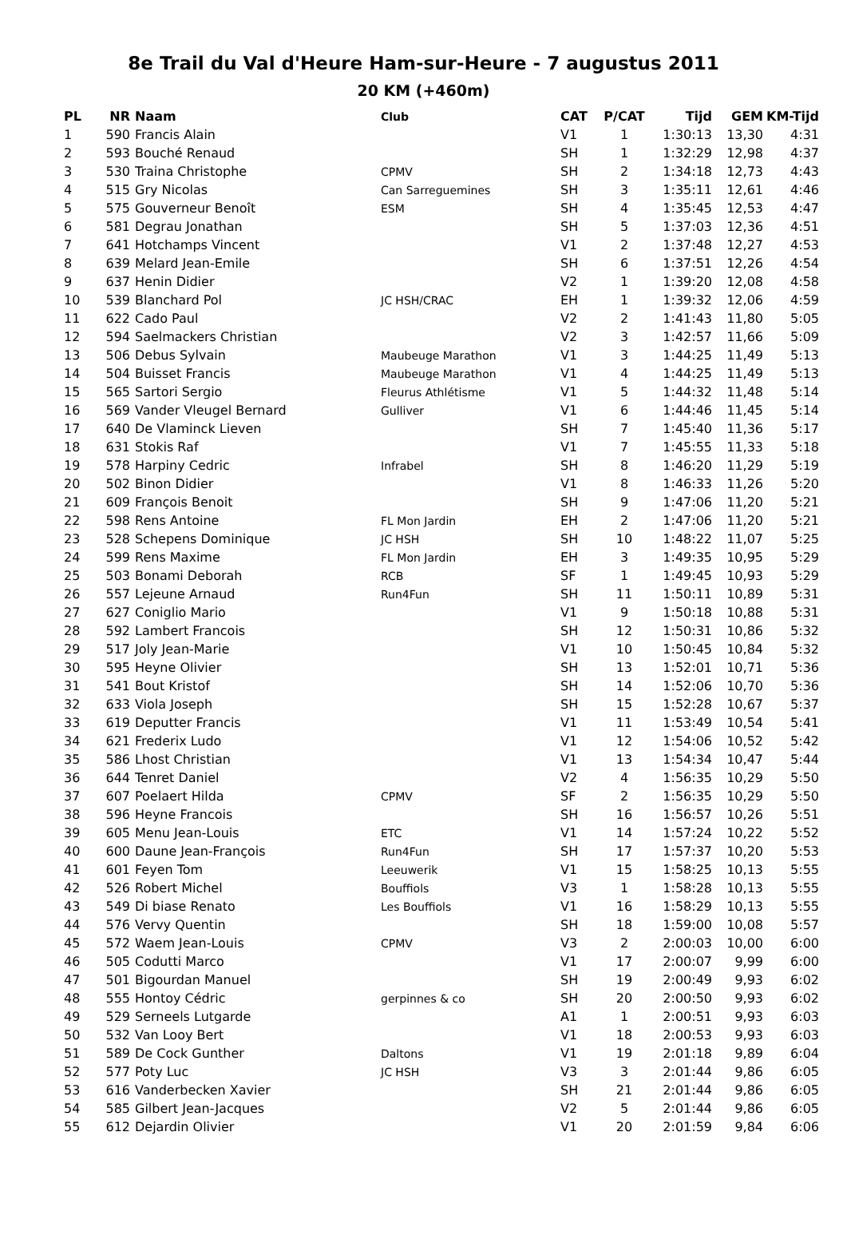8e Trail du Val d'Heure Ham-sur-Heure - 7 augustus 2011
20 KM (+460m)
| PL | NR | Naam | Club | CAT | P/CAT | Tijd | GEM | KM-Tijd |
| --- | --- | --- | --- | --- | --- | --- | --- | --- |
| 1 | 590 | Francis Alain | | V1 | 1 | 1:30:13 | 13,30 | 4:31 |
| 2 | 593 | Bouché Renaud | | SH | 1 | 1:32:29 | 12,98 | 4:37 |
| 3 | 530 | Traina Christophe | CPMV | SH | 2 | 1:34:18 | 12,73 | 4:43 |
| 4 | 515 | Gry Nicolas | Can Sarreguemines | SH | 3 | 1:35:11 | 12,61 | 4:46 |
| 5 | 575 | Gouverneur Benoît | ESM | SH | 4 | 1:35:45 | 12,53 | 4:47 |
| 6 | 581 | Degrau Jonathan | | SH | 5 | 1:37:03 | 12,36 | 4:51 |
| 7 | 641 | Hotchamps Vincent | | V1 | 2 | 1:37:48 | 12,27 | 4:53 |
| 8 | 639 | Melard Jean-Emile | | SH | 6 | 1:37:51 | 12,26 | 4:54 |
| 9 | 637 | Henin Didier | | V2 | 1 | 1:39:20 | 12,08 | 4:58 |
| 10 | 539 | Blanchard Pol | JC HSH/CRAC | EH | 1 | 1:39:32 | 12,06 | 4:59 |
| 11 | 622 | Cado Paul | | V2 | 2 | 1:41:43 | 11,80 | 5:05 |
| 12 | 594 | Saelmackers Christian | | V2 | 3 | 1:42:57 | 11,66 | 5:09 |
| 13 | 506 | Debus Sylvain | Maubeuge Marathon | V1 | 3 | 1:44:25 | 11,49 | 5:13 |
| 14 | 504 | Buisset Francis | Maubeuge Marathon | V1 | 4 | 1:44:25 | 11,49 | 5:13 |
| 15 | 565 | Sartori Sergio | Fleurus Athlétisme | V1 | 5 | 1:44:32 | 11,48 | 5:14 |
| 16 | 569 | Vander Vleugel Bernard | Gulliver | V1 | 6 | 1:44:46 | 11,45 | 5:14 |
| 17 | 640 | De Vlaminck Lieven | | SH | 7 | 1:45:40 | 11,36 | 5:17 |
| 18 | 631 | Stokis Raf | | V1 | 7 | 1:45:55 | 11,33 | 5:18 |
| 19 | 578 | Harpiny Cedric | Infrabel | SH | 8 | 1:46:20 | 11,29 | 5:19 |
| 20 | 502 | Binon Didier | | V1 | 8 | 1:46:33 | 11,26 | 5:20 |
| 21 | 609 | François Benoit | | SH | 9 | 1:47:06 | 11,20 | 5:21 |
| 22 | 598 | Rens Antoine | FL Mon Jardin | EH | 2 | 1:47:06 | 11,20 | 5:21 |
| 23 | 528 | Schepens Dominique | JC HSH | SH | 10 | 1:48:22 | 11,07 | 5:25 |
| 24 | 599 | Rens Maxime | FL Mon Jardin | EH | 3 | 1:49:35 | 10,95 | 5:29 |
| 25 | 503 | Bonami Deborah | RCB | SF | 1 | 1:49:45 | 10,93 | 5:29 |
| 26 | 557 | Lejeune Arnaud | Run4Fun | SH | 11 | 1:50:11 | 10,89 | 5:31 |
| 27 | 627 | Coniglio Mario | | V1 | 9 | 1:50:18 | 10,88 | 5:31 |
| 28 | 592 | Lambert Francois | | SH | 12 | 1:50:31 | 10,86 | 5:32 |
| 29 | 517 | Joly Jean-Marie | | V1 | 10 | 1:50:45 | 10,84 | 5:32 |
| 30 | 595 | Heyne Olivier | | SH | 13 | 1:52:01 | 10,71 | 5:36 |
| 31 | 541 | Bout Kristof | | SH | 14 | 1:52:06 | 10,70 | 5:36 |
| 32 | 633 | Viola Joseph | | SH | 15 | 1:52:28 | 10,67 | 5:37 |
| 33 | 619 | Deputter Francis | | V1 | 11 | 1:53:49 | 10,54 | 5:41 |
| 34 | 621 | Frederix Ludo | | V1 | 12 | 1:54:06 | 10,52 | 5:42 |
| 35 | 586 | Lhost Christian | | V1 | 13 | 1:54:34 | 10,47 | 5:44 |
| 36 | 644 | Tenret Daniel | | V2 | 4 | 1:56:35 | 10,29 | 5:50 |
| 37 | 607 | Poelaert Hilda | CPMV | SF | 2 | 1:56:35 | 10,29 | 5:50 |
| 38 | 596 | Heyne Francois | | SH | 16 | 1:56:57 | 10,26 | 5:51 |
| 39 | 605 | Menu Jean-Louis | ETC | V1 | 14 | 1:57:24 | 10,22 | 5:52 |
| 40 | 600 | Daune Jean-François | Run4Fun | SH | 17 | 1:57:37 | 10,20 | 5:53 |
| 41 | 601 | Feyen Tom | Leeuwerik | V1 | 15 | 1:58:25 | 10,13 | 5:55 |
| 42 | 526 | Robert Michel | Bouffiols | V3 | 1 | 1:58:28 | 10,13 | 5:55 |
| 43 | 549 | Di biase Renato | Les Bouffiols | V1 | 16 | 1:58:29 | 10,13 | 5:55 |
| 44 | 576 | Vervy Quentin | | SH | 18 | 1:59:00 | 10,08 | 5:57 |
| 45 | 572 | Waem Jean-Louis | CPMV | V3 | 2 | 2:00:03 | 10,00 | 6:00 |
| 46 | 505 | Codutti Marco | | V1 | 17 | 2:00:07 | 9,99 | 6:00 |
| 47 | 501 | Bigourdan Manuel | | SH | 19 | 2:00:49 | 9,93 | 6:02 |
| 48 | 555 | Hontoy Cédric | gerpinnes & co | SH | 20 | 2:00:50 | 9,93 | 6:02 |
| 49 | 529 | Serneels Lutgarde | | A1 | 1 | 2:00:51 | 9,93 | 6:03 |
| 50 | 532 | Van Looy Bert | | V1 | 18 | 2:00:53 | 9,93 | 6:03 |
| 51 | 589 | De Cock Gunther | Daltons | V1 | 19 | 2:01:18 | 9,89 | 6:04 |
| 52 | 577 | Poty Luc | JC HSH | V3 | 3 | 2:01:44 | 9,86 | 6:05 |
| 53 | 616 | Vanderbecken Xavier | | SH | 21 | 2:01:44 | 9,86 | 6:05 |
| 54 | 585 | Gilbert Jean-Jacques | | V2 | 5 | 2:01:44 | 9,86 | 6:05 |
| 55 | 612 | Dejardin Olivier | | V1 | 20 | 2:01:59 | 9,84 | 6:06 |